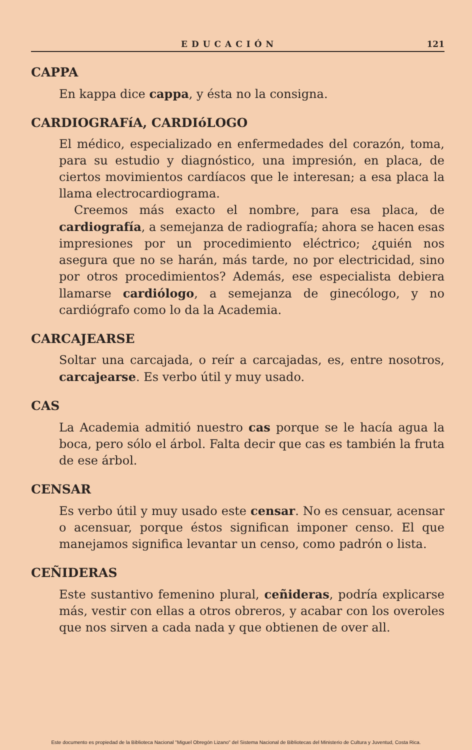EDUCACIÓN 121
CAPPA
En kappa dice cappa, y ésta no la consigna.
CARDIOGRAFíA, CARDIóLOGO
El médico, especializado en enfermedades del corazón, toma, para su estudio y diagnóstico, una impresión, en placa, de ciertos movimientos cardíacos que le interesan; a esa placa la llama electrocardiograma.
Creemos más exacto el nombre, para esa placa, de cardiografía, a semejanza de radiografía; ahora se hacen esas impresiones por un procedimiento eléctrico; ¿quién nos asegura que no se harán, más tarde, no por electricidad, sino por otros procedimientos? Además, ese especialista debiera llamarse cardiólogo, a semejanza de ginecólogo, y no cardiógrafo como lo da la Academia.
CARCAJEARSE
Soltar una carcajada, o reír a carcajadas, es, entre nosotros, carcajearse. Es verbo útil y muy usado.
CAS
La Academia admitió nuestro cas porque se le hacía agua la boca, pero sólo el árbol. Falta decir que cas es también la fruta de ese árbol.
CENSAR
Es verbo útil y muy usado este censar. No es censuar, acensar o acensuar, porque éstos significan imponer censo. El que manejamos significa levantar un censo, como padrón o lista.
CEÑIDERAS
Este sustantivo femenino plural, ceñideras, podría explicarse más, vestir con ellas a otros obreros, y acabar con los overoles que nos sirven a cada nada y que obtienen de over all.
Este documento es propiedad de la Biblioteca Nacional "Miguel Obregón Lizano" del Sistema Nacional de Bibliotecas del Ministerio de Cultura y Juventud, Costa Rica.